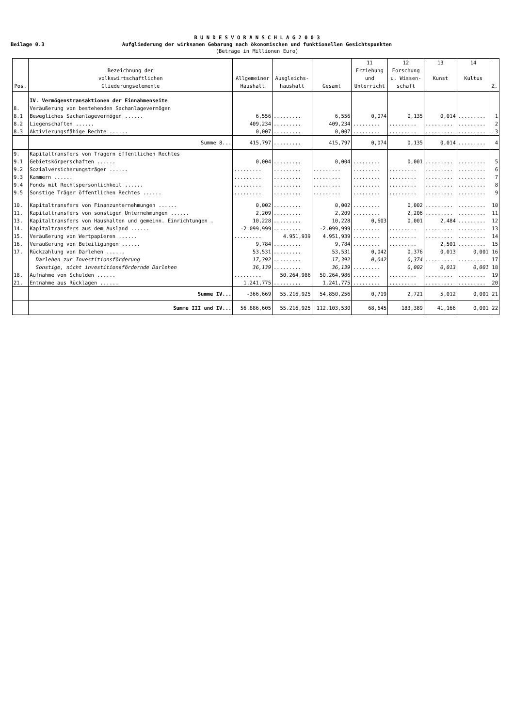Beilage 0.3
B U N D E S V O R A N S C H L A G 2 0 0 3
Aufgliederung der wirksamen Gebarung nach ökonomischen und funktionellen Gesichtspunkten
(Beträge in Millionen Euro)
| Pos. | Bezeichnung der volkswirtschaftlichen Gliederungselemente | Allgemeiner Haushalt | Ausgleichs- haushalt | Gesamt | 11 Erziehung und Unterricht | 12 Forschung u. Wissen- schaft | 13 Kunst | 14 Kultus | Z. |
| --- | --- | --- | --- | --- | --- | --- | --- | --- | --- |
| | IV. Vermögenstransaktionen der Einnahmenseite | | | | | | | | |
| 8. | Veräußerung von bestehenden Sachanlagevermögen | | | | | | | | |
| 8.1 | Bewegliches Sachanlagevermögen ...... | 6,556 | ......... | 6,556 | 0,074 | 0,135 | 0,014 | ......... | 1 |
| 8.2 | Liegenschaften ...... | 409,234 | ......... | 409,234 | ......... | ......... | ......... | ......... | 2 |
| 8.3 | Aktivierungsfähige Rechte ...... | 0,007 | ......... | 0,007 | ......... | ......... | ......... | ......... | 3 |
| | Summe 8... | 415,797 | ......... | 415,797 | 0,074 | 0,135 | 0,014 | ......... | 4 |
| 9. | Kapitaltransfers von Trägern öffentlichen Rechtes | | | | | | | | |
| 9.1 | Gebietskörperschaften ...... | 0,004 | ......... | 0,004 | ......... | 0,001 | ......... | ......... | 5 |
| 9.2 | Sozialversicherungsträger ...... | ......... | ......... | ......... | ......... | ......... | ......... | ......... | 6 |
| 9.3 | Kammern ...... | ......... | ......... | ......... | ......... | ......... | ......... | ......... | 7 |
| 9.4 | Fonds mit Rechtspersönlichkeit ...... | ......... | ......... | ......... | ......... | ......... | ......... | ......... | 8 |
| 9.5 | Sonstige Träger öffentlichen Rechtes ...... | ......... | ......... | ......... | ......... | ......... | ......... | ......... | 9 |
| 10. | Kapitaltransfers von Finanzunternehmungen ...... | 0,002 | ......... | 0,002 | ......... | 0,002 | ......... | ......... | 10 |
| 11. | Kapitaltransfers von sonstigen Unternehmungen ...... | 2,209 | ......... | 2,209 | ......... | 2,206 | ......... | ......... | 11 |
| 13. | Kapitaltransfers von Haushalten und gemeinn. Einrichtungen . | 10,228 | ......... | 10,228 | 0,603 | 0,001 | 2,484 | ......... | 12 |
| 14. | Kapitaltransfers aus dem Ausland ...... | -2.099,999 | ......... | -2.099,999 | ......... | ......... | ......... | ......... | 13 |
| 15. | Veräußerung von Wertpapieren ...... | ......... | 4.951,939 | 4.951,939 | ......... | ......... | ......... | ......... | 14 |
| 16. | Veräußerung von Beteiligungen ...... | 9,784 | ......... | 9,784 | ......... | ......... | 2,501 | ......... | 15 |
| 17. | Rückzahlung von Darlehen ...... | 53,531 | ......... | 53,531 | 0,042 | 0,376 | 0,013 | 0,001 | 16 |
| | Darlehen zur Investitionsförderung | 17,392 | ......... | 17,392 | 0,042 | 0,374 | ......... | ......... | 17 |
| | Sonstige, nicht investitionsfördernde Darlehen | 36,139 | ......... | 36,139 | ......... | 0,002 | 0,013 | 0,001 | 18 |
| 18. | Aufnahme von Schulden ...... | ......... | 50.264,986 | 50.264,986 | ......... | ......... | ......... | ......... | 19 |
| 21. | Entnahme aus Rücklagen ...... | 1.241,775 | ......... | 1.241,775 | ......... | ......... | ......... | ......... | 20 |
| | Summe IV... | -366,669 | 55.216,925 | 54.850,256 | 0,719 | 2,721 | 5,012 | 0,001 | 21 |
| | Summe III und IV... | 56.886,605 | 55.216,925 | 112.103,530 | 68,645 | 183,389 | 41,166 | 0,001 | 22 |